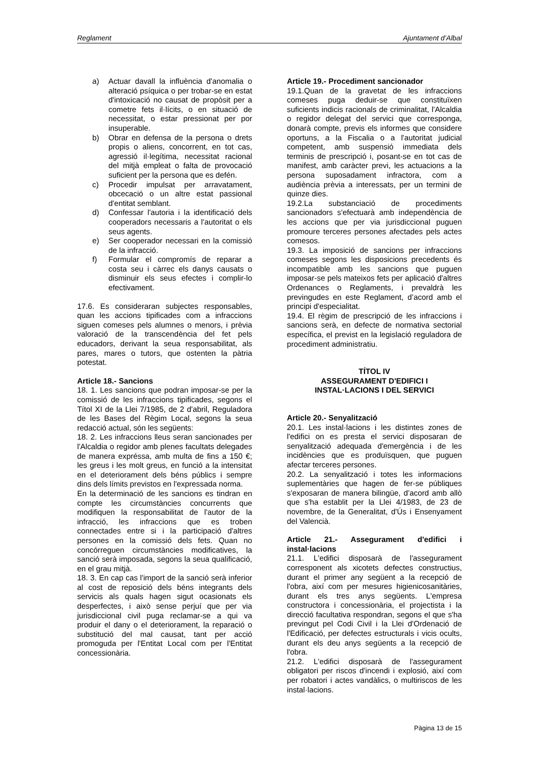Reglament Ajuntament d’Albal
a) Actuar davall la influència d'anomalia o alteració psíquica o per trobar-se en estat d'intoxicació no causat de propòsit per a cometre fets il·lícits, o en situació de necessitat, o estar pressionat per por insuperable.
b) Obrar en defensa de la persona o drets propis o aliens, concorrent, en tot cas, agressió il·legítima, necessitat racional del mitjà empleat o falta de provocació suficient per la persona que es defén.
c) Procedir impulsat per arravatament, obcecació o un altre estat passional d'entitat semblant.
d) Confessar l'autoria i la identificació dels cooperadors necessaris a l'autoritat o els seus agents.
e) Ser cooperador necessari en la comissió de la infracció.
f) Formular el compromís de reparar a costa seu i càrrec els danys causats o disminuir els seus efectes i complir-lo efectivament.
17.6. Es consideraran subjectes responsables, quan les accions tipificades com a infraccions siguen comeses pels alumnes o menors, i prèvia valoració de la transcendència del fet pels educadors, derivant la seua responsabilitat, als pares, mares o tutors, que ostenten la pàtria potestat.
Article 18.- Sancions
18. 1. Les sancions que podran imposar-se per la comissió de les infraccions tipificades, segons el Títol XI de la Llei 7/1985, de 2 d'abril, Reguladora de les Bases del Règim Local, segons la seua redacció actual, són les següents:
18. 2. Les infraccions lleus seran sancionades per l'Alcaldia o regidor amb plenes facultats delegades de manera expréssa, amb multa de fins a 150 €; les greus i les molt greus, en funció a la intensitat en el deteriorament dels béns públics i sempre dins dels límits previstos en l'expressada norma.
En la determinació de les sancions es tindran en compte les circumstàncies concurrents que modifiquen la responsabilitat de l'autor de la infracció, les infraccions que es troben connectades entre si i la participació d'altres persones en la comissió dels fets. Quan no concórreguen circumstàncies modificatives, la sanció serà imposada, segons la seua qualificació, en el grau mitjà.
18. 3. En cap cas l'import de la sanció serà inferior al cost de reposició dels béns integrants dels servicis als quals hagen sigut ocasionats els desperfectes, i això sense perjuí que per via jurisdiccional civil puga reclamar-se a qui va produir el dany o el deteriorament, la reparació o substitució del mal causat, tant per acció promoguda per l'Entitat Local com per l'Entitat concessionària.
Article 19.- Procediment sancionador
19.1.Quan de la gravetat de les infraccions comeses puga deduir-se que constituïxen suficients indicis racionals de criminalitat, l'Alcaldia o regidor delegat del servici que corresponga, donarà compte, previs els informes que considere oportuns, a la Fiscalia o a l'autoritat judicial competent, amb suspensió immediata dels terminis de prescripció i, posant-se en tot cas de manifest, amb caràcter previ, les actuacions a la persona suposadament infractora, com a audiència prèvia a interessats, per un termini de quinze dies.
19.2.La substanciació de procediments sancionadors s'efectuarà amb independència de les accions que per via jurisdiccional puguen promoure terceres persones afectades pels actes comesos.
19.3. La imposició de sancions per infraccions comeses segons les disposicions precedents és incompatible amb les sancions que puguen imposar-se pels mateixos fets per aplicació d'altres Ordenances o Reglaments, i prevaldrà les previngudes en este Reglament, d’acord amb el principi d'especialitat.
19.4. El règim de prescripció de les infraccions i sancions serà, en defecte de normativa sectorial específica, el previst en la legislació reguladora de procediment administratiu.
TÍTOL IV
ASSEGURAMENT D'EDIFICI I
INSTAL·LACIONS I DEL SERVICI
Article 20.- Senyalització
20.1. Les instal·lacions i les distintes zones de l'edifici on es presta el servici disposaran de senyalització adequada d'emergència i de les incidències que es produïsquen, que puguen afectar terceres persones.
20.2. La senyalització i totes les informacions suplementàries que hagen de fer-se públiques s'exposaran de manera bilingüe, d’acord amb allò que s'ha establit per la Llei 4/1983, de 23 de novembre, de la Generalitat, d'Ús i Ensenyament del Valencià.
Article 21.- Assegurament d'edifici i instal·lacions
21.1. L'edifici disposarà de l'assegurament corresponent als xicotets defectes constructius, durant el primer any següent a la recepció de l'obra, així com per mesures higienicosanitàries, durant els tres anys següents. L'empresa constructora i concessionària, el projectista i la direcció facultativa respondran, segons el que s'ha previngut pel Codi Civil i la Llei d'Ordenació de l'Edificació, per defectes estructurals i vicis ocults, durant els deu anys següents a la recepció de l'obra.
21.2. L'edifici disposarà de l'assegurament obligatori per riscos d'incendi i explosió, així com per robatori i actes vandàlics, o multiriscos de les instal·lacions.
Pàgina 13 de 15